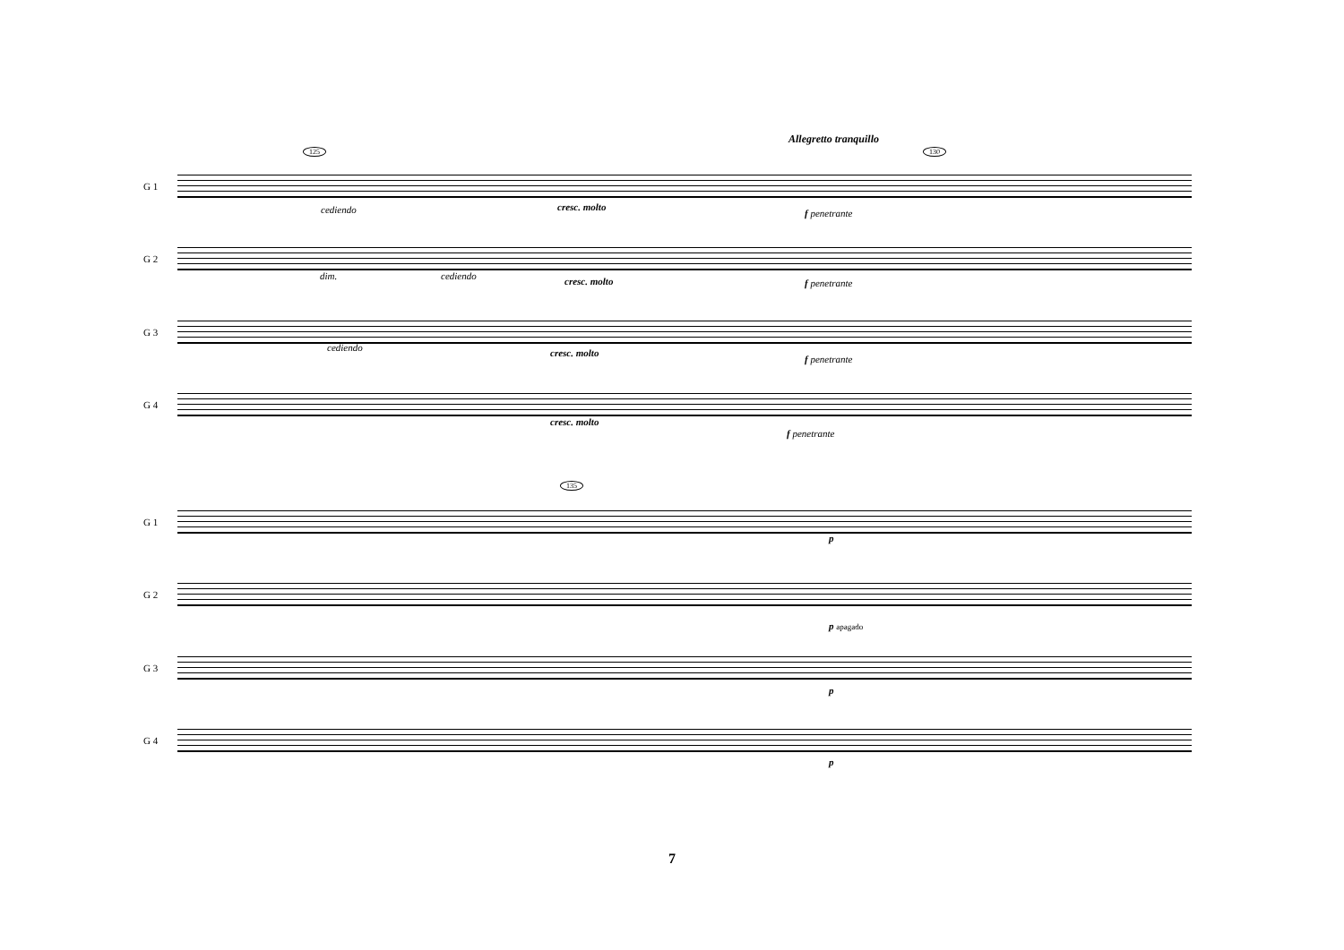Allegretto tranquillo
125 130
G 1
G 2
G 3
G 4
cediendo cresc. molto
f penetrante
dim. cediendo cresc. molto f penetrante
cediendo cresc. molto
f penetrante
cresc. molto
f penetrante
135
G 1
G 2
G 3
G 4
p
p apagado
p
p
7